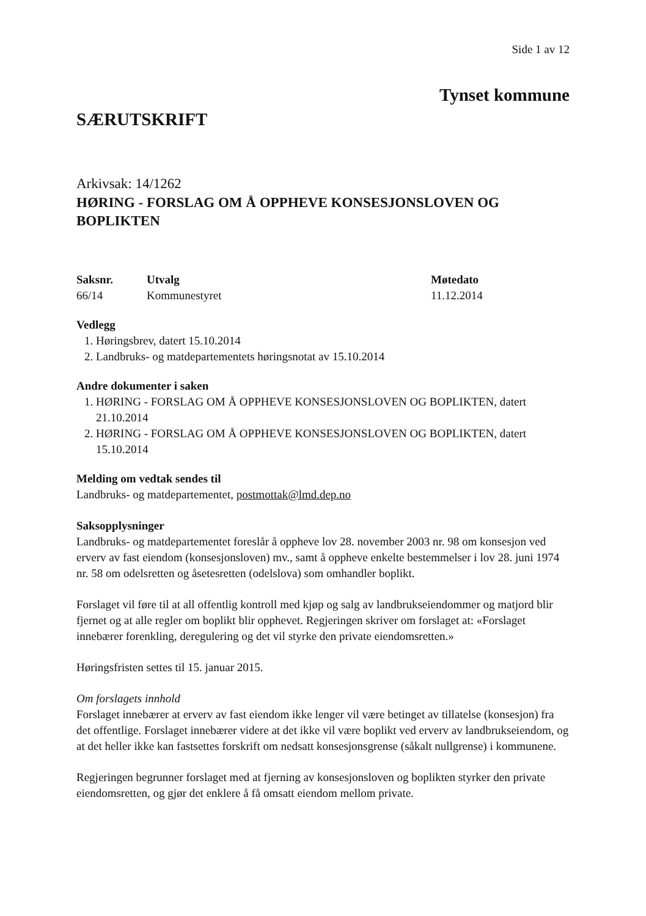Side 1 av 12
Tynset kommune
SÆRUTSKRIFT
Arkivsak: 14/1262
HØRING - FORSLAG OM Å OPPHEVE KONSESJONSLOVEN OG BOPLIKTEN
| Saksnr. | Utvalg | Møtedato |
| --- | --- | --- |
| 66/14 | Kommunestyret | 11.12.2014 |
Vedlegg
1. Høringsbrev, datert 15.10.2014
2. Landbruks- og matdepartementets høringsnotat av 15.10.2014
Andre dokumenter i saken
1. HØRING - FORSLAG OM Å OPPHEVE KONSESJONSLOVEN OG BOPLIKTEN, datert 21.10.2014
2. HØRING - FORSLAG OM Å OPPHEVE KONSESJONSLOVEN OG BOPLIKTEN, datert 15.10.2014
Melding om vedtak sendes til
Landbruks- og matdepartementet, postmottak@lmd.dep.no
Saksopplysninger
Landbruks- og matdepartementet foreslår å oppheve lov 28. november 2003 nr. 98 om konsesjon ved erverv av fast eiendom (konsesjonsloven) mv., samt å oppheve enkelte bestemmelser i lov 28. juni 1974 nr. 58 om odelsretten og åsetesretten (odelslova) som omhandler boplikt.
Forslaget vil føre til at all offentlig kontroll med kjøp og salg av landbrukseiendommer og matjord blir fjernet og at alle regler om boplikt blir opphevet. Regjeringen skriver om forslaget at: «Forslaget innebærer forenkling, deregulering og det vil styrke den private eiendomsretten.»
Høringsfristen settes til 15. januar 2015.
Om forslagets innhold
Forslaget innebærer at erverv av fast eiendom ikke lenger vil være betinget av tillatelse (konsesjon) fra det offentlige. Forslaget innebærer videre at det ikke vil være boplikt ved erverv av landbrukseiendom, og at det heller ikke kan fastsettes forskrift om nedsatt konsesjonsgrense (såkalt nullgrense) i kommunene.
Regjeringen begrunner forslaget med at fjerning av konsesjonsloven og boplikten styrker den private eiendomsretten, og gjør det enklere å få omsatt eiendom mellom private.